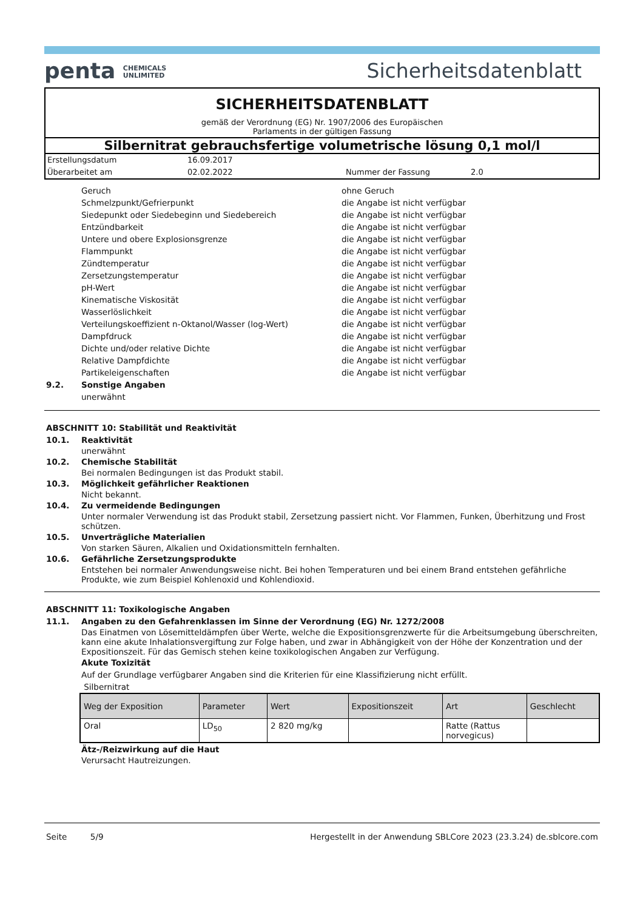penta CHEMICALS
UNLIMITED
Sicherheitsdatenblatt
SICHERHEITSDATENBLATT
gemäß der Verordnung (EG) Nr. 1907/2006 des Europäischen
Parlaments in der gültigen Fassung
Silbernitrat gebrauchsfertige volumetrische lösung 0,1 mol/l
| Erstellungsdatum | 16.09.2017 | | |
| Überarbeitet am | 02.02.2022 | Nummer der Fassung | 2.0 |
| Geruch | ohne Geruch |
| Schmelzpunkt/Gefrierpunkt | die Angabe ist nicht verfügbar |
| Siedepunkt oder Siedebeginn und Siedebereich | die Angabe ist nicht verfügbar |
| Entzündbarkeit | die Angabe ist nicht verfügbar |
| Untere und obere Explosionsgrenze | die Angabe ist nicht verfügbar |
| Flammpunkt | die Angabe ist nicht verfügbar |
| Zündtemperatur | die Angabe ist nicht verfügbar |
| Zersetzungstemperatur | die Angabe ist nicht verfügbar |
| pH-Wert | die Angabe ist nicht verfügbar |
| Kinematische Viskosität | die Angabe ist nicht verfügbar |
| Wasserlöslichkeit | die Angabe ist nicht verfügbar |
| Verteilungskoeffizient n-Oktanol/Wasser (log-Wert) | die Angabe ist nicht verfügbar |
| Dampfdruck | die Angabe ist nicht verfügbar |
| Dichte und/oder relative Dichte | die Angabe ist nicht verfügbar |
| Relative Dampfdichte | die Angabe ist nicht verfügbar |
| Partikeleigenschaften | die Angabe ist nicht verfügbar |
9.2. Sonstige Angaben
unerwähnt
ABSCHNITT 10: Stabilität und Reaktivität
10.1. Reaktivität
unerwähnt
10.2. Chemische Stabilität
Bei normalen Bedingungen ist das Produkt stabil.
10.3. Möglichkeit gefährlicher Reaktionen
Nicht bekannt.
10.4. Zu vermeidende Bedingungen
Unter normaler Verwendung ist das Produkt stabil, Zersetzung passiert nicht. Vor Flammen, Funken, Überhitzung und Frost schützen.
10.5. Unverträgliche Materialien
Von starken Säuren, Alkalien und Oxidationsmitteln fernhalten.
10.6. Gefährliche Zersetzungsprodukte
Entstehen bei normaler Anwendungsweise nicht. Bei hohen Temperaturen und bei einem Brand entstehen gefährliche Produkte, wie zum Beispiel Kohlenoxid und Kohlendioxid.
ABSCHNITT 11: Toxikologische Angaben
11.1. Angaben zu den Gefahrenklassen im Sinne der Verordnung (EG) Nr. 1272/2008
Das Einatmen von Lösemitteldämpfen über Werte, welche die Expositionsgrenzwerte für die Arbeitsumgebung überschreiten, kann eine akute Inhalationsvergiftung zur Folge haben, und zwar in Abhängigkeit von der Höhe der Konzentration und der Expositionszeit. Für das Gemisch stehen keine toxikologischen Angaben zur Verfügung.
Akute Toxizität
Auf der Grundlage verfügbarer Angaben sind die Kriterien für eine Klassifizierung nicht erfüllt.
Silbernitrat
| Weg der Exposition | Parameter | Wert | Expositionszeit | Art | Geschlecht |
| --- | --- | --- | --- | --- | --- |
| Oral | LD<sub>50</sub> | 2 820 mg/kg | | Ratte (Rattus norvegicus) | |
Ätz-/Reizwirkung auf die Haut
Verursacht Hautreizungen.
Seite 5/9 Hergestellt in der Anwendung SBLCore 2023 (23.3.24) de.sblcore.com